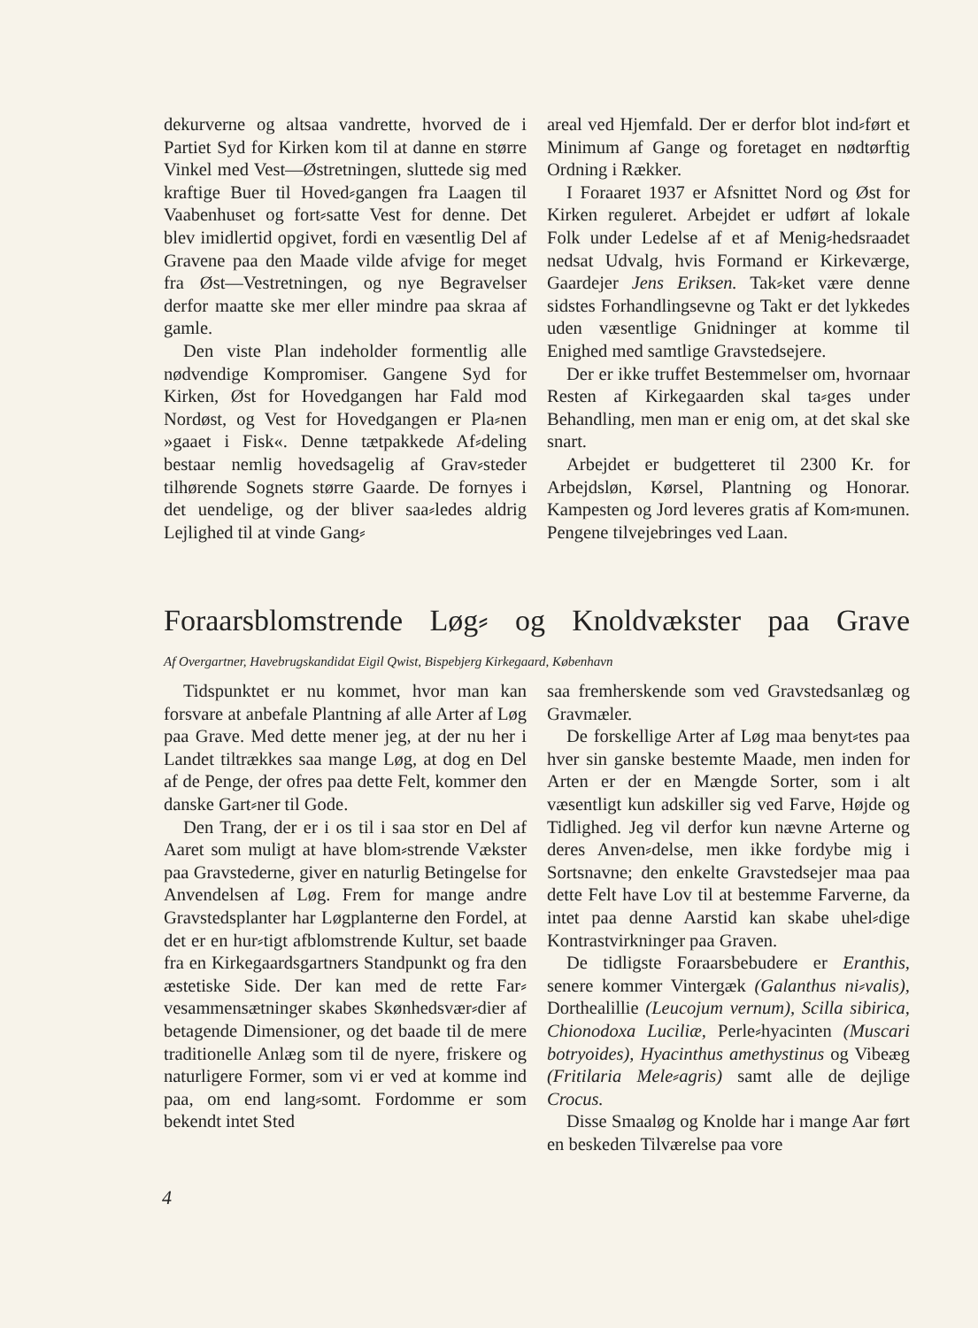dekurverne og altsaa vandrette, hvorved de i Partiet Syd for Kirken kom til at danne en større Vinkel med Vest—Østretningen, sluttede sig med kraftige Buer til Hoved⸗gangen fra Laagen til Vaabenhuset og fort⸗satte Vest for denne. Det blev imidlertid opgivet, fordi en væsentlig Del af Gravene paa den Maade vilde afvige for meget fra Øst—Vestretningen, og nye Begravelser derfor maatte ske mer eller mindre paa skraa af gamle.
Den viste Plan indeholder formentlig alle nødvendige Kompromiser. Gangene Syd for Kirken, Øst for Hovedgangen har Fald mod Nordøst, og Vest for Hovedgangen er Pla⸗nen »gaaet i Fisk«. Denne tætpakkede Af⸗deling bestaar nemlig hovedsagelig af Grav⸗steder tilhørende Sognets større Gaarde. De fornyes i det uendelige, og der bliver saa⸗ledes aldrig Lejlighed til at vinde Gang⸗
areal ved Hjemfald. Der er derfor blot ind⸗ført et Minimum af Gange og foretaget en nødtørftig Ordning i Rækker.
I Foraaret 1937 er Afsnittet Nord og Øst for Kirken reguleret. Arbejdet er udført af lokale Folk under Ledelse af et af Menig⸗hedsraadet nedsat Udvalg, hvis Formand er Kirkeværge, Gaardejer Jens Eriksen. Tak⸗ket være denne sidstes Forhandlingsevne og Takt er det lykkedes uden væsentlige Gnidninger at komme til Enighed med samtlige Gravstedsejere.
Der er ikke truffet Bestemmelser om, hvornaar Resten af Kirkegaarden skal ta⸗ges under Behandling, men man er enig om, at det skal ske snart.
Arbejdet er budgetteret til 2300 Kr. for Arbejdsløn, Kørsel, Plantning og Honorar. Kampesten og Jord leveres gratis af Kom⸗munen. Pengene tilvejebringes ved Laan.
Foraarsblomstrende Løg⸗ og Knoldvækster paa Grave
Af Overgartner, Havebrugskandidat Eigil Qwist, Bispebjerg Kirkegaard, København
Tidspunktet er nu kommet, hvor man kan forsvare at anbefale Plantning af alle Arter af Løg paa Grave. Med dette mener jeg, at der nu her i Landet tiltrækkes saa mange Løg, at dog en Del af de Penge, der ofres paa dette Felt, kommer den danske Gart⸗ner til Gode.
Den Trang, der er i os til i saa stor en Del af Aaret som muligt at have blom⸗strende Vækster paa Gravstederne, giver en naturlig Betingelse for Anvendelsen af Løg. Frem for mange andre Gravstedsplanter har Løgplanterne den Fordel, at det er en hur⸗tigt afblomstrende Kultur, set baade fra en Kirkegaardsgartners Standpunkt og fra den æstetiske Side. Der kan med de rette Far⸗vesammensætninger skabes Skønhedsvær⸗dier af betagende Dimensioner, og det baade til de mere traditionelle Anlæg som til de nyere, friskere og naturligere Former, som vi er ved at komme ind paa, om end lang⸗somt. Fordomme er som bekendt intet Sted
saa fremherskende som ved Gravstedsanlæg og Gravmæler.
De forskellige Arter af Løg maa benyt⸗tes paa hver sin ganske bestemte Maade, men inden for Arten er der en Mængde Sorter, som i alt væsentligt kun adskiller sig ved Farve, Højde og Tidlighed. Jeg vil derfor kun nævne Arterne og deres Anven⸗delse, men ikke fordybe mig i Sortsnavne; den enkelte Gravstedsejer maa paa dette Felt have Lov til at bestemme Farverne, da intet paa denne Aarstid kan skabe uhel⸗dige Kontrastvirkninger paa Graven.
De tidligste Foraarsbebudere er Eranthis, senere kommer Vintergæk (Galanthus ni⸗valis), Dorthealillie (Leucojum vernum), Scilla sibirica, Chionodoxa Luciliæ, Perle⸗hyacinten (Muscari botryoides), Hyacinthus amethystinus og Vibeæg (Fritilaria Mele⸗agris) samt alle de dejlige Crocus.
Disse Smaaløg og Knolde har i mange Aar ført en beskeden Tilværelse paa vore
4